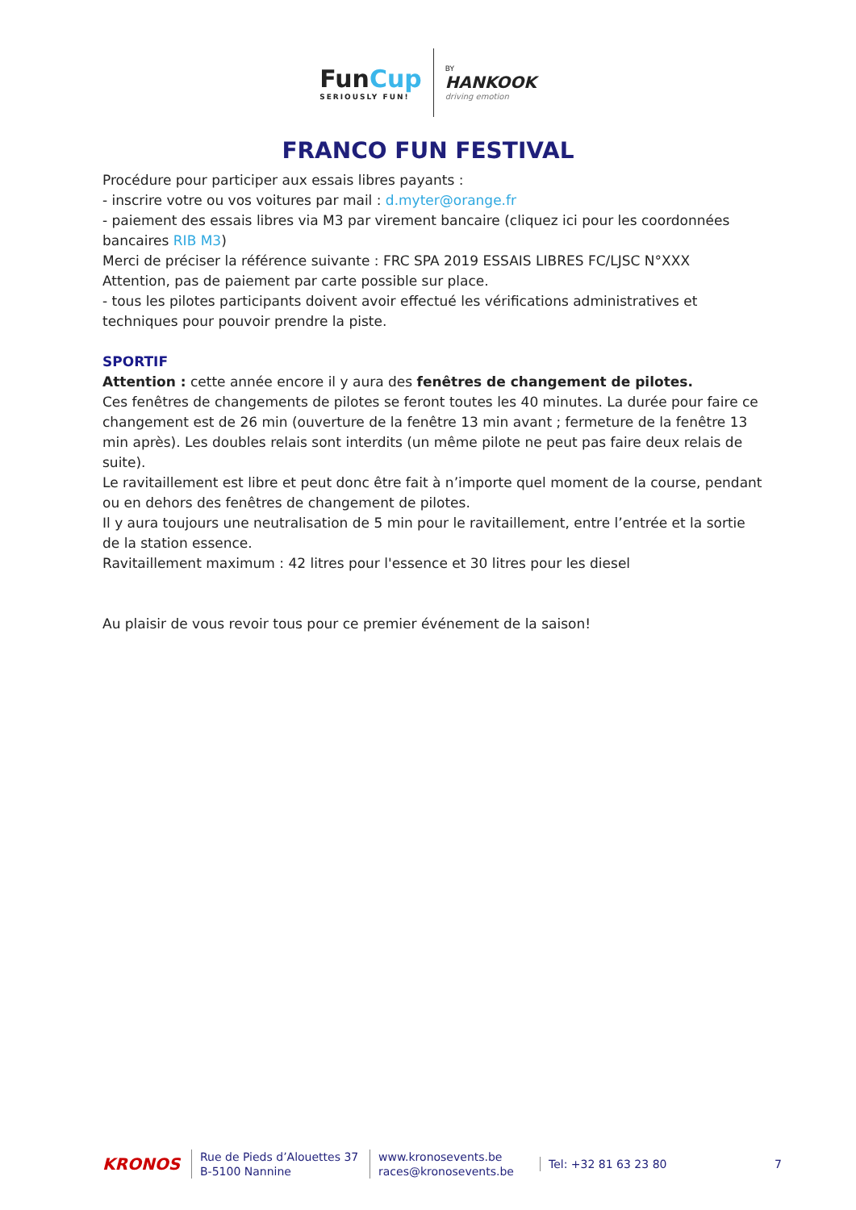FunCup
SERIOUSLY FUN!
BY
HANKOOK
driving emotion
FRANCO FUN FESTIVAL
Procédure pour participer aux essais libres payants :
- inscrire votre ou vos voitures par mail : d.myter@orange.fr
- paiement des essais libres via M3 par virement bancaire (cliquez ici pour les coordonnées bancaires RIB M3)
Merci de préciser la référence suivante : FRC SPA 2019 ESSAIS LIBRES FC/LJSC N°XXX
Attention, pas de paiement par carte possible sur place.
- tous les pilotes participants doivent avoir effectué les vérifications administratives et techniques pour pouvoir prendre la piste.
SPORTIF
Attention : cette année encore il y aura des fenêtres de changement de pilotes.
Ces fenêtres de changements de pilotes se feront toutes les 40 minutes. La durée pour faire ce changement est de 26 min (ouverture de la fenêtre 13 min avant ; fermeture de la fenêtre 13 min après). Les doubles relais sont interdits (un même pilote ne peut pas faire deux relais de suite).
Le ravitaillement est libre et peut donc être fait à n’importe quel moment de la course, pendant ou en dehors des fenêtres de changement de pilotes.
Il y aura toujours une neutralisation de 5 min pour le ravitaillement, entre l’entrée et la sortie de la station essence.
Ravitaillement maximum : 42 litres pour l'essence et 30 litres pour les diesel
Au plaisir de vous revoir tous pour ce premier événement de la saison!
KRONOS
Rue de Pieds d’Alouettes 37
B-5100 Nannine
www.kronosevents.be
races@kronosevents.be
Tel: +32 81 63 23 80
7